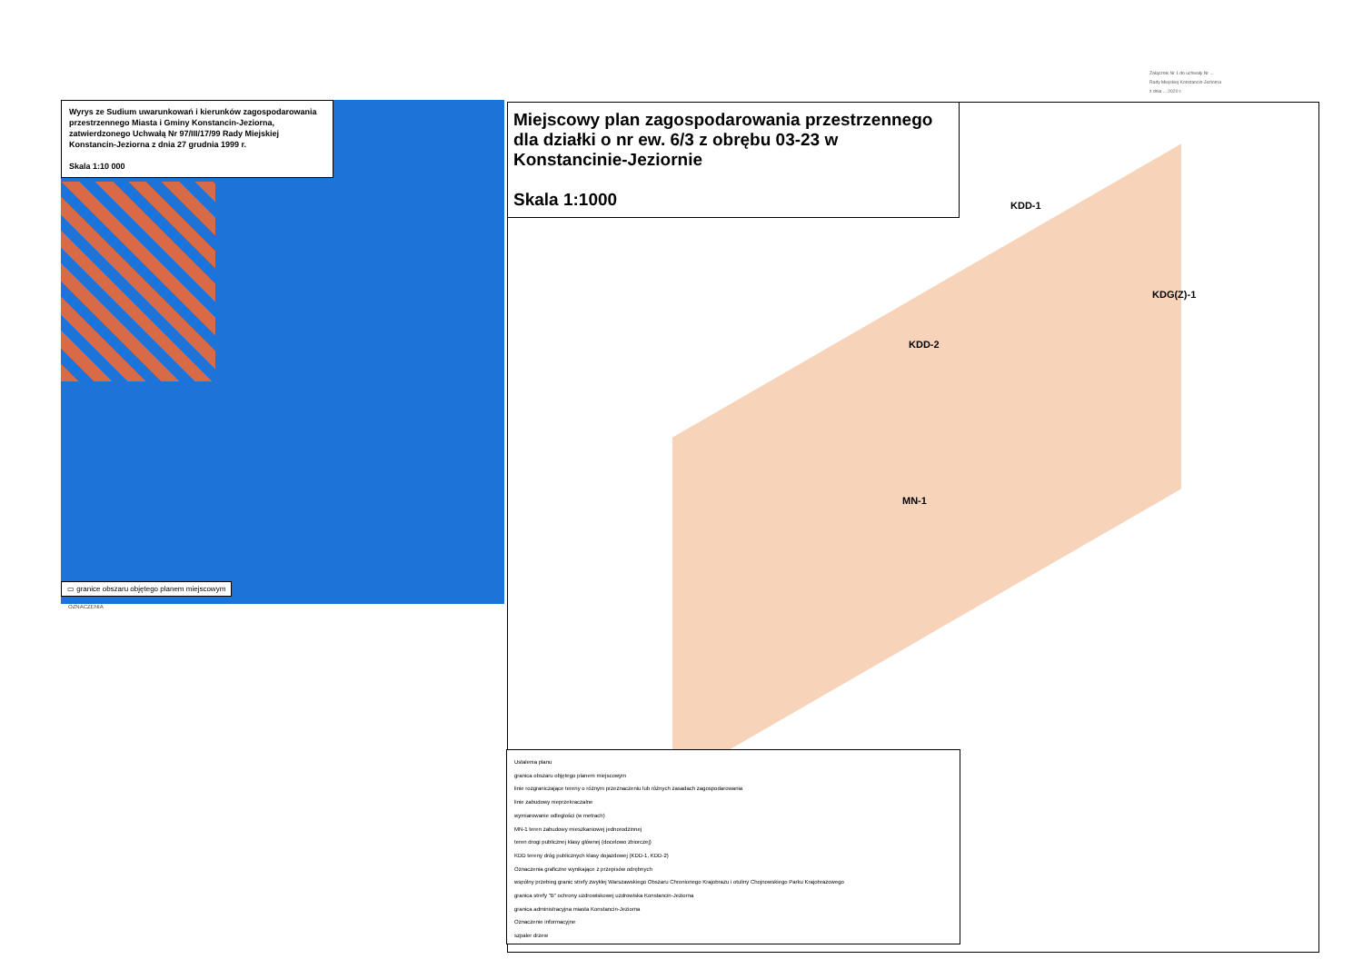Załącznik Nr 1 do uchwały Nr ...
Rady Miejskiej Konstancin-Jeziorna
z dnia ... 2020 r.
Wyrys ze Sudium uwarunkowań i kierunków zagospodarowania przestrzennego Miasta i Gminy Konstancin-Jeziorna, zatwierdzonego Uchwałą Nr 97/III/17/99 Rady Miejskiej Konstancin-Jeziorna z dnia 27 grudnia 1999 r.
Skala 1:10 000
▭ granice obszaru objętego planem miejscowym
OZNACZENIA
Miejscowy plan zagospodarowania przestrzennego dla działki o nr ew. 6/3 z obrębu 03-23 w Konstancinie-Jeziornie
Skala 1:1000
KDD-1
KDG(Z)-1
KDD-2
MN-1
Ustalenia planu
granica obszaru objętego planem miejscowym
linie rozgraniczające tereny o różnym przeznaczeniu lub różnych zasadach zagospodarowania
linie zabudowy nieprzekraczalne
wymiarowanie odległości (w metrach)
MN-1 teren zabudowy mieszkaniowej jednorodzinnej
teren drogi publicznej klasy głównej (docelowo zbiorczej)
KDD tereny dróg publicznych klasy dojazdowej (KDD-1, KDD-2)
Oznaczenia graficzne wynikające z przepisów odrębnych
wspólny przebieg granic strefy zwykłej Warszawskiego Obszaru Chronionego Krajobrazu i otuliny Chojnowskiego Parku Krajobrazowego
granica strefy "B" ochrony uzdrowiskowej uzdrowiska Konstancin-Jeziorna
granica administracyjna miasta Konstancin-Jeziorna
Oznaczenie informacyjne
szpaler drzew